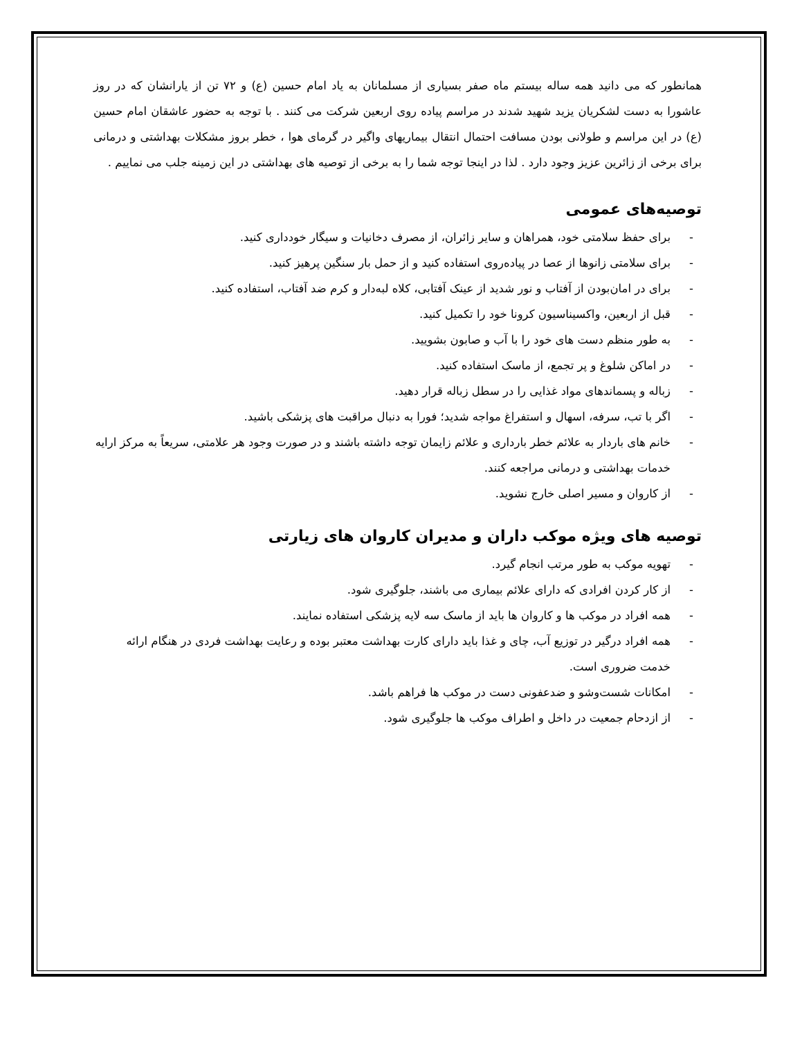همانطور که می دانید همه ساله بیستم ماه صفر بسیاری از مسلمانان به یاد امام حسین (ع) و ۷۲ تن از یارانشان که در روز عاشورا به دست لشکریان یزید شهید شدند در مراسم پیاده روی اربعین شرکت می کنند . با توجه به حضور عاشقان امام حسین (ع) در این مراسم و طولانی بودن مسافت احتمال انتقال بیماریهای واگیر در گرمای هوا ، خطر بروز مشکلات بهداشتی و درمانی برای برخی از زائرین عزیز وجود دارد . لذا در اینجا توجه شما را به برخی از توصیه های بهداشتی در این زمینه جلب می نماییم .
توصیه‌های عمومی
- برای حفظ سلامتی خود، همراهان و سایر زائران، از مصرف دخانیات و سیگار خودداری کنید.
- برای سلامتی زانوها از عصا در پیاده‌روی استفاده کنید و از حمل بار سنگین پرهیز کنید.
- برای در امان‌بودن از آفتاب و نور شدید از عینک آفتابی، کلاه لبه‌دار و کرم ضد آفتاب، استفاده کنید.
- قبل از اربعین، واکسیناسیون کرونا خود را تکمیل کنید.
- به طور منظم دست های خود را با آب و صابون بشویید.
- در اماکن شلوغ و پر تجمع، از ماسک استفاده کنید.
- زباله و پسماندهای مواد غذایی را در سطل زباله قرار دهید.
- اگر با تب، سرفه، اسهال و استفراغ مواجه شدید؛ فورا به دنبال مراقبت های پزشکی باشید.
- خانم های باردار به علائم خطر بارداری و علائم زایمان توجه داشته باشند و در صورت وجود هر علامتی، سریعاً به مرکز ارایه خدمات بهداشتی و درمانی مراجعه کنند.
- از کاروان و مسیر اصلی خارج نشوید.
توصیه های ویژه موکب داران و مدیران کاروان های زیارتی
- تهویه موکب به طور مرتب انجام گیرد.
- از کار کردن افرادی که دارای علائم بیماری می باشند، جلوگیری شود.
- همه افراد در موکب ها و کاروان ها باید از ماسک سه لایه پزشکی استفاده نمایند.
- همه افراد درگیر در توزیع آب، چای و غذا باید دارای کارت بهداشت معتبر بوده و رعایت بهداشت فردی در هنگام ارائه خدمت ضروری است.
- امکانات شست‌وشو و ضدعفونی دست در موکب ها فراهم باشد.
- از ازدحام جمعیت در داخل و اطراف موکب ها جلوگیری شود.